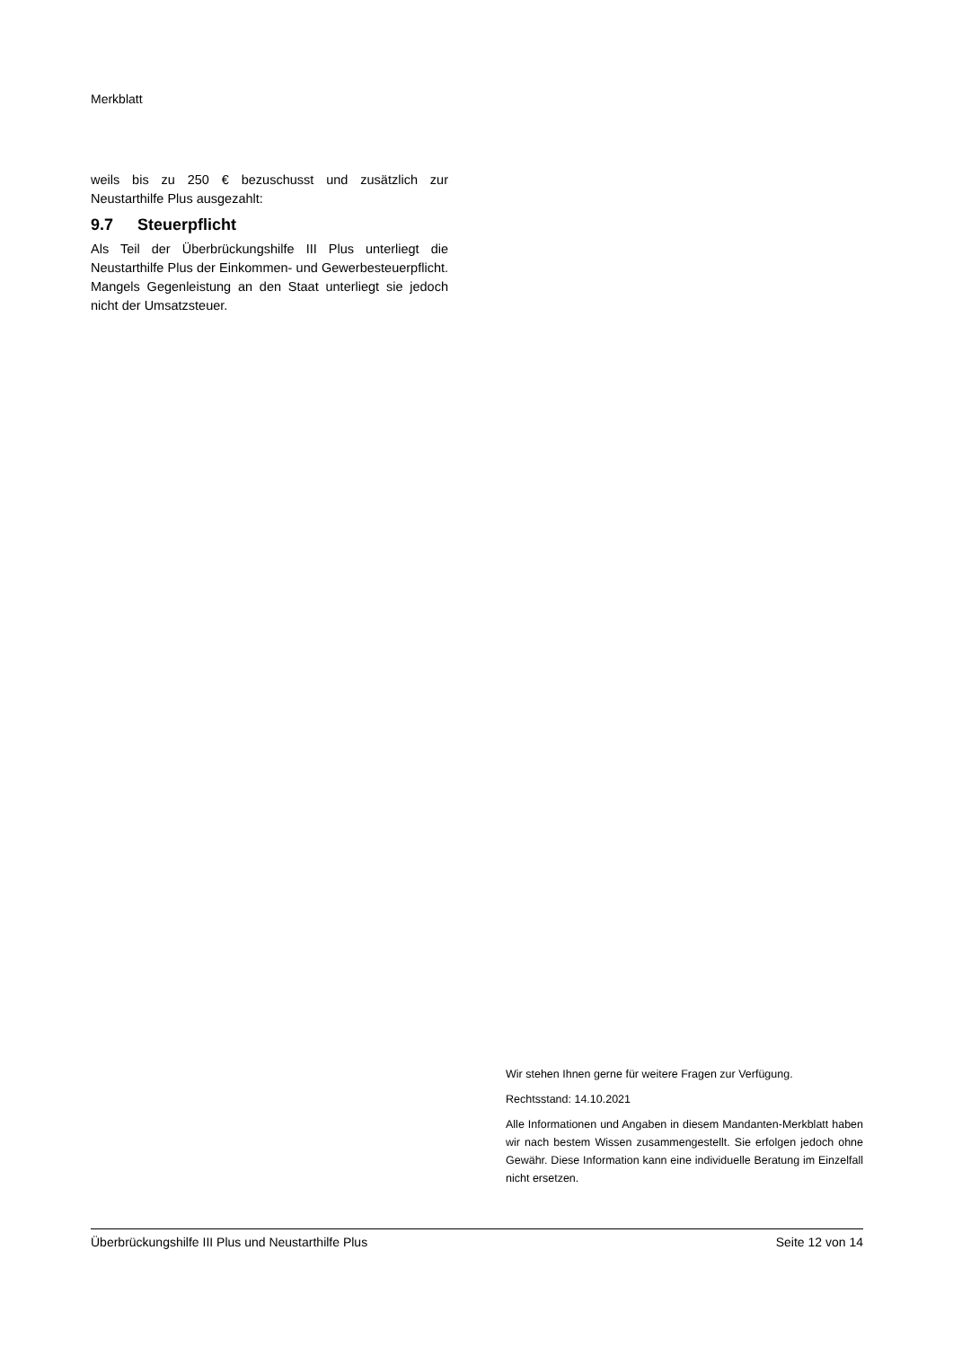Merkblatt
weils bis zu 250 € bezuschusst und zusätzlich zur Neustarthilfe Plus ausgezahlt:
9.7 Steuerpflicht
Als Teil der Überbrückungshilfe III Plus unterliegt die Neustarthilfe Plus der Einkommen- und Gewerbesteuerpflicht. Mangels Gegenleistung an den Staat unterliegt sie jedoch nicht der Umsatzsteuer.
Wir stehen Ihnen gerne für weitere Fragen zur Verfügung.
Rechtsstand: 14.10.2021
Alle Informationen und Angaben in diesem Mandanten-Merkblatt haben wir nach bestem Wissen zusammengestellt. Sie erfolgen jedoch ohne Gewähr. Diese Information kann eine individuelle Beratung im Einzelfall nicht ersetzen.
Überbrückungshilfe III Plus und Neustarthilfe Plus Seite 12 von 14